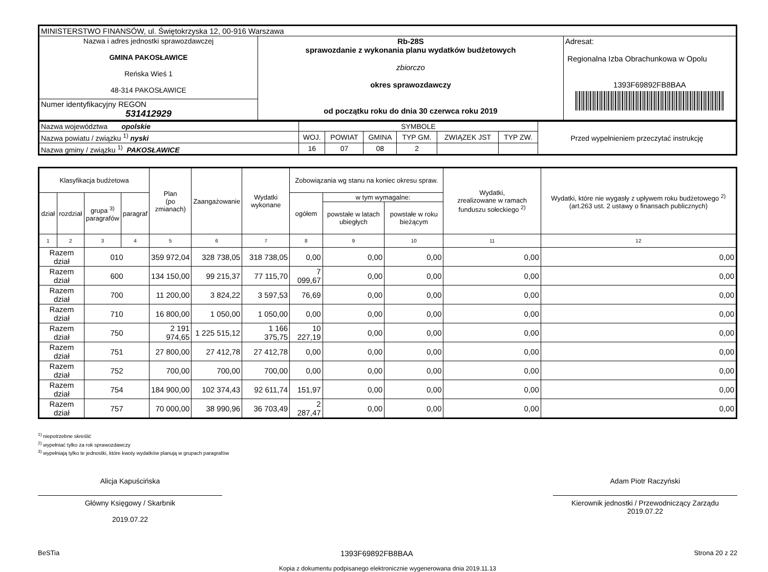| MINISTERSTWO FINANSÓW, ul. Świętokrzyska 12, 00-916 Warszawa | | |
| Nazwa i adres jednostki sprawozdawczej GMINA PAKOSŁAWICE Reńska Wieś 1 48-314 PAKOSŁAWICE | Rb-28S sprawozdanie z wykonania planu wydatków budżetowych zbiorczo okres sprawozdawczy od początku roku do dnia 30 czerwca roku 2019 | Adresat: Regionalna Izba Obrachunkowa w Opolu 1393F69892FB8BAA |
| Numer identyfikacyjny REGON 531412929 | | |
| Nazwa województwa opolskie | SYMBOLE | | | | | | Przed wypełnieniem przeczytać instrukcję |
| Nazwa powiatu / związku <sup>1)</sup> nyski | WOJ. | POWIAT | GMINA | TYP GM. | ZWIĄZEK JST | TYP ZW. | |
| Nazwa gminy / związku <sup>1)</sup> PAKOSŁAWICE | 16 | 07 | 08 | 2 | | | |
| Klasyfikacja budżetowa | | | | Plan (po zmianach) | Zaangażowanie | Wydatki wykonane | Zobowiązania wg stanu na koniec okresu spraw. | | | Wydatki, zrealizowane w ramach funduszu sołeckiego <sup>2)</sup> | Wydatki, które nie wygasły z upływem roku budżetowego <sup>2)</sup> (art.263 ust. 2 ustawy o finansach publicznych) |
| --- | --- | --- | --- | --- | --- | --- | --- | --- | --- | --- | --- |
| dział | rozdział | grupa <sup>3)</sup> paragrafów | paragraf | | | | ogółem | w tym wymagalne: | | | |
| | | | | | | | | powstałe w latach ubiegłych | powstałe w roku bieżącym | | |
| 1 | 2 | 3 | 4 | 5 | 6 | 7 | 8 | 9 | 10 | 11 | 12 |
| Razem dział | | 010 | | 359 972,04 | 328 738,05 | 318 738,05 | 0,00 | 0,00 | 0,00 | 0,00 | 0,00 |
| Razem dział | | 600 | | 134 150,00 | 99 215,37 | 77 115,70 | 7 099,67 | 0,00 | 0,00 | 0,00 | 0,00 |
| Razem dział | | 700 | | 11 200,00 | 3 824,22 | 3 597,53 | 76,69 | 0,00 | 0,00 | 0,00 | 0,00 |
| Razem dział | | 710 | | 16 800,00 | 1 050,00 | 1 050,00 | 0,00 | 0,00 | 0,00 | 0,00 | 0,00 |
| Razem dział | | 750 | | 2 191 974,65 | 1 225 515,12 | 1 166 375,75 | 10 227,19 | 0,00 | 0,00 | 0,00 | 0,00 |
| Razem dział | | 751 | | 27 800,00 | 27 412,78 | 27 412,78 | 0,00 | 0,00 | 0,00 | 0,00 | 0,00 |
| Razem dział | | 752 | | 700,00 | 700,00 | 700,00 | 0,00 | 0,00 | 0,00 | 0,00 | 0,00 |
| Razem dział | | 754 | | 184 900,00 | 102 374,43 | 92 611,74 | 151,97 | 0,00 | 0,00 | 0,00 | 0,00 |
| Razem dział | | 757 | | 70 000,00 | 38 990,96 | 36 703,49 | 2 287,47 | 0,00 | 0,00 | 0,00 | 0,00 |
<sup>1)</sup> niepotrzebne skreślić
<sup>2)</sup> wypełniać tylko za rok sprawozdawczy
<sup>3)</sup> wypełniają tylko te jednostki, które kwoty wydatków planują w grupach paragrafów
Alicja Kapuścińska
Główny Księgowy / Skarbnik
2019.07.22
Adam Piotr Raczyński
Kierownik jednostki / Przewodniczący Zarządu
2019.07.22
BeSTia 1393F69892FB8BAA Strona 20 z 22
Kopia z dokumentu podpisanego elektronicznie wygenerowana dnia 2019.11.13